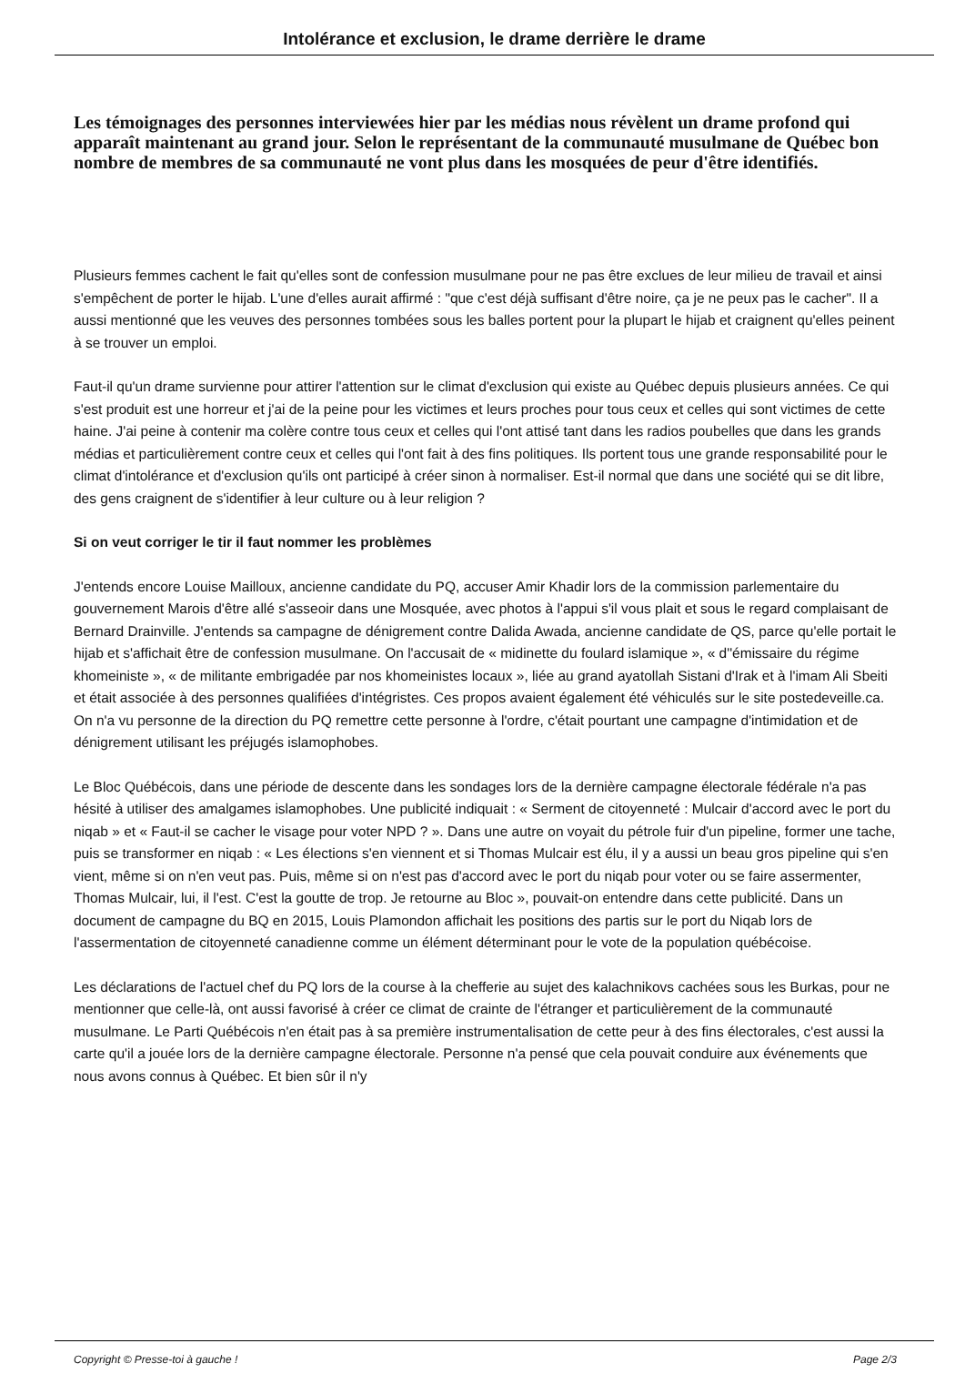Intolérance et exclusion, le drame derrière le drame
Les témoignages des personnes interviewées hier par les médias nous révèlent un drame profond qui apparaît maintenant au grand jour. Selon le représentant de la communauté musulmane de Québec bon nombre de membres de sa communauté ne vont plus dans les mosquées de peur d'être identifiés.
Plusieurs femmes cachent le fait qu'elles sont de confession musulmane pour ne pas être exclues de leur milieu de travail et ainsi s'empêchent de porter le hijab. L'une d'elles aurait affirmé : "que c'est déjà suffisant d'être noire, ça je ne peux pas le cacher". Il a aussi mentionné que les veuves des personnes tombées sous les balles portent pour la plupart le hijab et craignent qu'elles peinent à se trouver un emploi.
Faut-il qu'un drame survienne pour attirer l'attention sur le climat d'exclusion qui existe au Québec depuis plusieurs années. Ce qui s'est produit est une horreur et j'ai de la peine pour les victimes et leurs proches pour tous ceux et celles qui sont victimes de cette haine. J'ai peine à contenir ma colère contre tous ceux et celles qui l'ont attisé tant dans les radios poubelles que dans les grands médias et particulièrement contre ceux et celles qui l'ont fait à des fins politiques. Ils portent tous une grande responsabilité pour le climat d'intolérance et d'exclusion qu'ils ont participé à créer sinon à normaliser. Est-il normal que dans une société qui se dit libre, des gens craignent de s'identifier à leur culture ou à leur religion ?
Si on veut corriger le tir il faut nommer les problèmes
J'entends encore Louise Mailloux, ancienne candidate du PQ, accuser Amir Khadir lors de la commission parlementaire du gouvernement Marois d'être allé s'asseoir dans une Mosquée, avec photos à l'appui s'il vous plait et sous le regard complaisant de Bernard Drainville. J'entends sa campagne de dénigrement contre Dalida Awada, ancienne candidate de QS, parce qu'elle portait le hijab et s'affichait être de confession musulmane. On l'accusait de « midinette du foulard islamique », « d''émissaire du régime khomeiniste », « de militante embrigadée par nos khomeinistes locaux », liée au grand ayatollah Sistani d'Irak et à l'imam Ali Sbeiti et était associée à des personnes qualifiées d'intégristes. Ces propos avaient également été véhiculés sur le site postedeveille.ca. On n'a vu personne de la direction du PQ remettre cette personne à l'ordre, c'était pourtant une campagne d'intimidation et de dénigrement utilisant les préjugés islamophobes.
Le Bloc Québécois, dans une période de descente dans les sondages lors de la dernière campagne électorale fédérale n'a pas hésité à utiliser des amalgames islamophobes. Une publicité indiquait : « Serment de citoyenneté : Mulcair d'accord avec le port du niqab » et « Faut-il se cacher le visage pour voter NPD ? ». Dans une autre on voyait du pétrole fuir d'un pipeline, former une tache, puis se transformer en niqab : « Les élections s'en viennent et si Thomas Mulcair est élu, il y a aussi un beau gros pipeline qui s'en vient, même si on n'en veut pas. Puis, même si on n'est pas d'accord avec le port du niqab pour voter ou se faire assermenter, Thomas Mulcair, lui, il l'est. C'est la goutte de trop. Je retourne au Bloc », pouvait-on entendre dans cette publicité. Dans un document de campagne du BQ en 2015, Louis Plamondon affichait les positions des partis sur le port du Niqab lors de l'assermentation de citoyenneté canadienne comme un élément déterminant pour le vote de la population québécoise.
Les déclarations de l'actuel chef du PQ lors de la course à la chefferie au sujet des kalachnikovs cachées sous les Burkas, pour ne mentionner que celle-là, ont aussi favorisé à créer ce climat de crainte de l'étranger et particulièrement de la communauté musulmane. Le Parti Québécois n'en était pas à sa première instrumentalisation de cette peur à des fins électorales, c'est aussi la carte qu'il a jouée lors de la dernière campagne électorale. Personne n'a pensé que cela pouvait conduire aux événements que nous avons connus à Québec. Et bien sûr il n'y
Copyright © Presse-toi à gauche ! Page 2/3